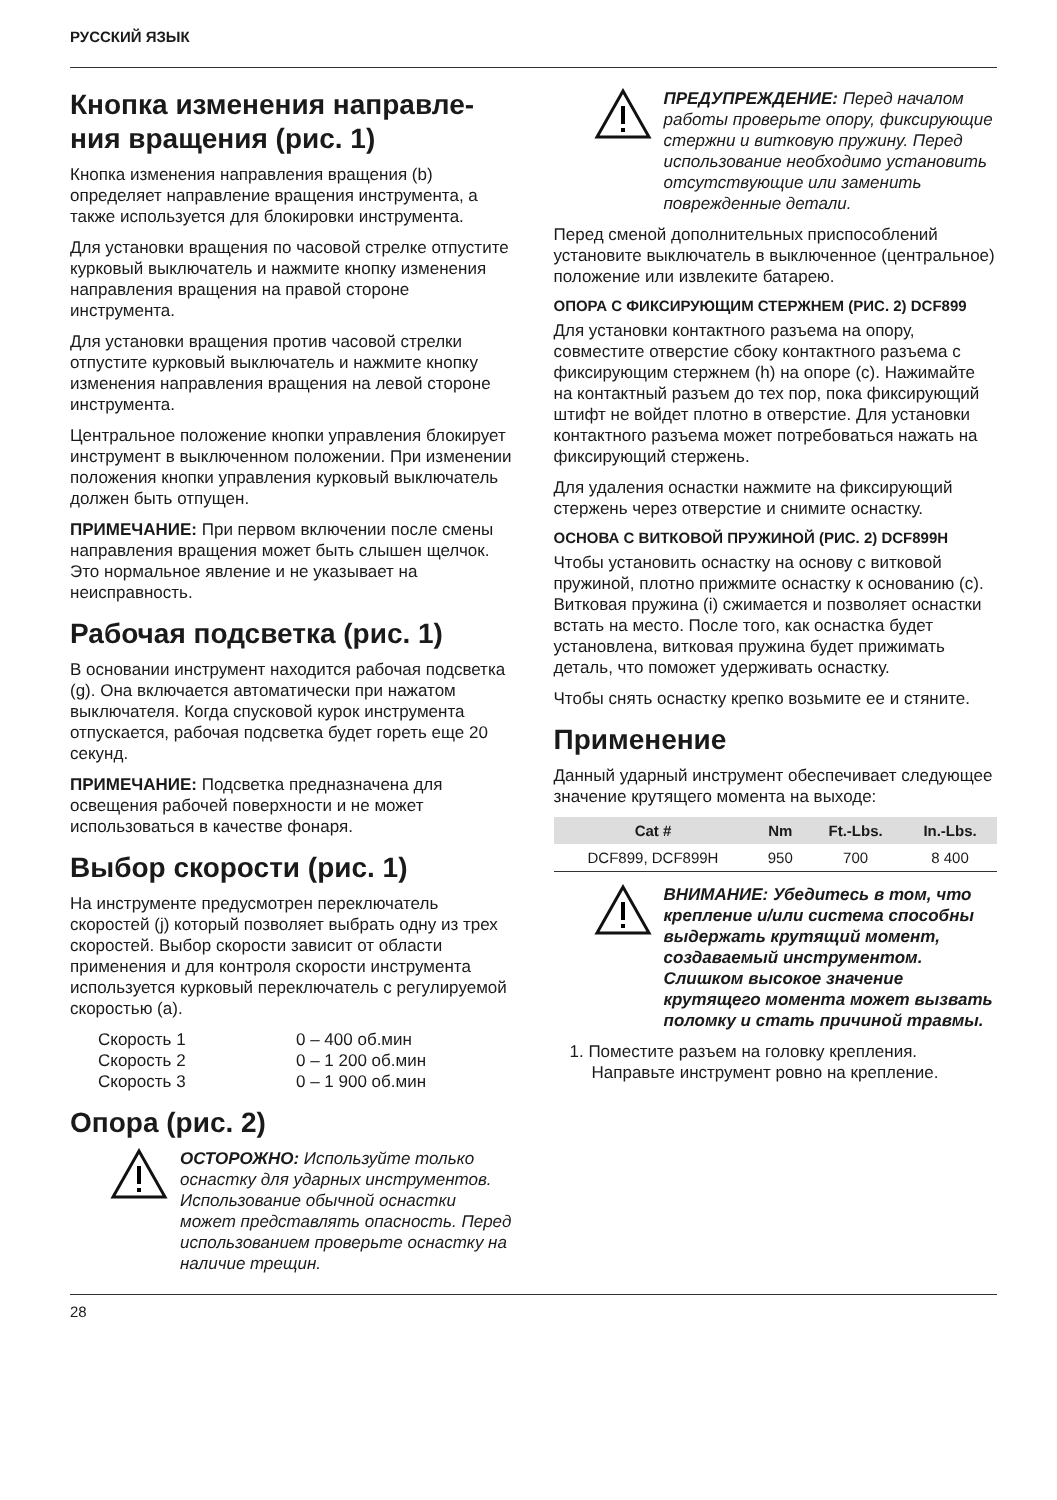РУССКИЙ ЯЗЫК
Кнопка изменения направле-ния вращения (рис. 1)
Кнопка изменения направления вращения (b) определяет направление вращения инструмента, а также используется для блокировки инструмента.
Для установки вращения по часовой стрелке отпустите курковый выключатель и нажмите кнопку изменения направления вращения на правой стороне инструмента.
Для установки вращения против часовой стрелки отпустите курковый выключатель и нажмите кнопку изменения направления вращения на левой стороне инструмента.
Центральное положение кнопки управления блокирует инструмент в выключенном положении. При изменении положения кнопки управления курковый выключатель должен быть отпущен.
ПРИМЕЧАНИЕ: При первом включении после смены направления вращения может быть слышен щелчок. Это нормальное явление и не указывает на неисправность.
Рабочая подсветка (рис. 1)
В основании инструмент находится рабочая подсветка (g). Она включается автоматически при нажатом выключателя. Когда спусковой курок инструмента отпускается, рабочая подсветка будет гореть еще 20 секунд.
ПРИМЕЧАНИЕ: Подсветка предназначена для освещения рабочей поверхности и не может использоваться в качестве фонаря.
Выбор скорости (рис. 1)
На инструменте предусмотрен переключатель скоростей (j) который позволяет выбрать одну из трех скоростей. Выбор скорости зависит от области применения и для контроля скорости инструмента используется курковый переключатель с регулируемой скоростью (a).
| Скорость 1 | 0 – 400 об.мин |
| Скорость 2 | 0 – 1 200 об.мин |
| Скорость 3 | 0 – 1 900 об.мин |
Опора (рис. 2)
ОСТОРОЖНО: Используйте только оснастку для ударных инструментов. Использование обычной оснастки может представлять опасность. Перед использованием проверьте оснастку на наличие трещин.
ПРЕДУПРЕЖДЕНИЕ: Перед началом работы проверьте опору, фиксирующие стержни и витковую пружину. Перед использование необходимо установить отсутствующие или заменить поврежденные детали.
Перед сменой дополнительных приспособлений установите выключатель в выключенное (центральное) положение или извлеките батарею.
ОПОРА С ФИКСИРУЮЩИМ СТЕРЖНЕМ (РИС. 2) DCF899
Для установки контактного разъема на опору, совместите отверстие сбоку контактного разъема с фиксирующим стержнем (h) на опоре (c). Нажимайте на контактный разъем до тех пор, пока фиксирующий штифт не войдет плотно в отверстие. Для установки контактного разъема может потребоваться нажать на фиксирующий стержень.
Для удаления оснастки нажмите на фиксирующий стержень через отверстие и снимите оснастку.
ОСНОВА С ВИТКОВОЙ ПРУЖИНОЙ (РИС. 2) DCF899H
Чтобы установить оснастку на основу с витковой пружиной, плотно прижмите оснастку к основанию (c). Витковая пружина (i) сжимается и позволяет оснастки встать на место. После того, как оснастка будет установлена, витковая пружина будет прижимать деталь, что поможет удерживать оснастку.
Чтобы снять оснастку крепко возьмите ее и стяните.
Применение
Данный ударный инструмент обеспечивает следующее значение крутящего момента на выходе:
| Cat # | Nm | Ft.-Lbs. | In.-Lbs. |
| --- | --- | --- | --- |
| DCF899, DCF899H | 950 | 700 | 8 400 |
ВНИМАНИЕ: Убедитесь в том, что крепление и/или система способны выдержать крутящий момент, создаваемый инструментом. Слишком высокое значение крутящего момента может вызвать поломку и стать причиной травмы.
1. Поместите разъем на головку крепления. Направьте инструмент ровно на крепление.
28